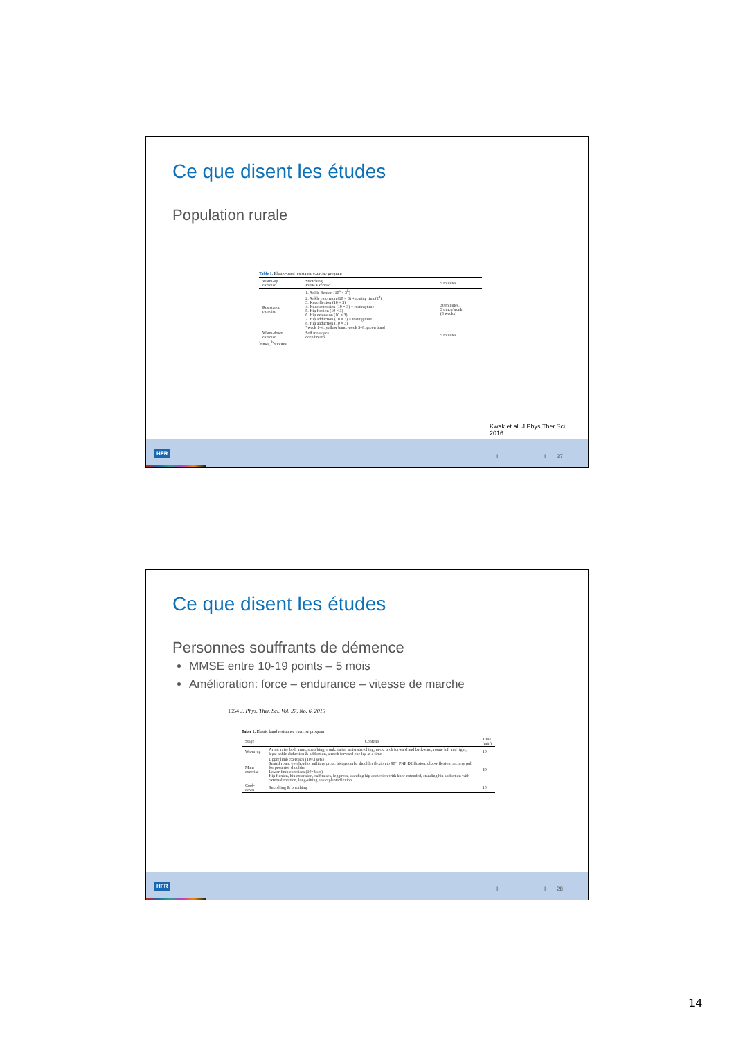Ce que disent les études
Population rurale
Table 1. Elastic-band resistance exercise program
| Warm-up exercise | Stretching ROM Exercise | 5 minutes |
| Resistance exercise | 1. Ankle flexion (10<sup>a</sup> × 3<sup>b</sup>) 2. Ankle extension (10 × 3) + resting time(2<sup>b</sup>) 3. Knee flexion (10 × 3) 4. Knee extension (10 × 3) + resting time 5. Hip flexion (10 × 3) 6. Hip extension (10 × 3) 7. Hip adduction (10 × 3) + resting time 8. Hip abduction (10 × 3) *week 1–4; yellow band, week 5–8; green band | 30 minutes, 3 times/week (8 weeks) |
| Warm-down exercise | Self massages deep breath | 5 minutes |
<sup>a</sup> times, <sup>b</sup>minutes
Kwak et al. J.Phys.Ther.Sci 2016
HFR
I I 27
Ce que disent les études
Personnes souffrants de démence
MMSE entre 10-19 points – 5 mois
Amélioration: force – endurance – vitesse de marche
1954 J. Phys. Ther. Sci. Vol. 27, No. 6, 2015
Table 1. Elastic band resistance exercise program
| Stage | Contents | Time (min) |
| --- | --- | --- |
| Warm-up | Arms: raise both arms, stretching; trunk: twist, waist stretching; neck: arch forward and backward, rotate left and right; legs: ankle abduction & adduction, stretch forward one leg at a time | 10 |
| Main exercise | Upper limb exercises (10×3 sets) Seated rows, overhead or military press, biceps curls, shoulder flexion to 90°, PNF D2 flexion, elbow flexion, archery pull for posterior shoulder Lower limb exercises (10×3 set) Hip flexion, hip extension, calf raises, leg press, standing hip adduction with knee extended, standing hip abduction with external rotation, long-sitting ankle plantarflexion | 40 |
| Cool-down | Stretching & breathing | 10 |
HFR
I I 28
14